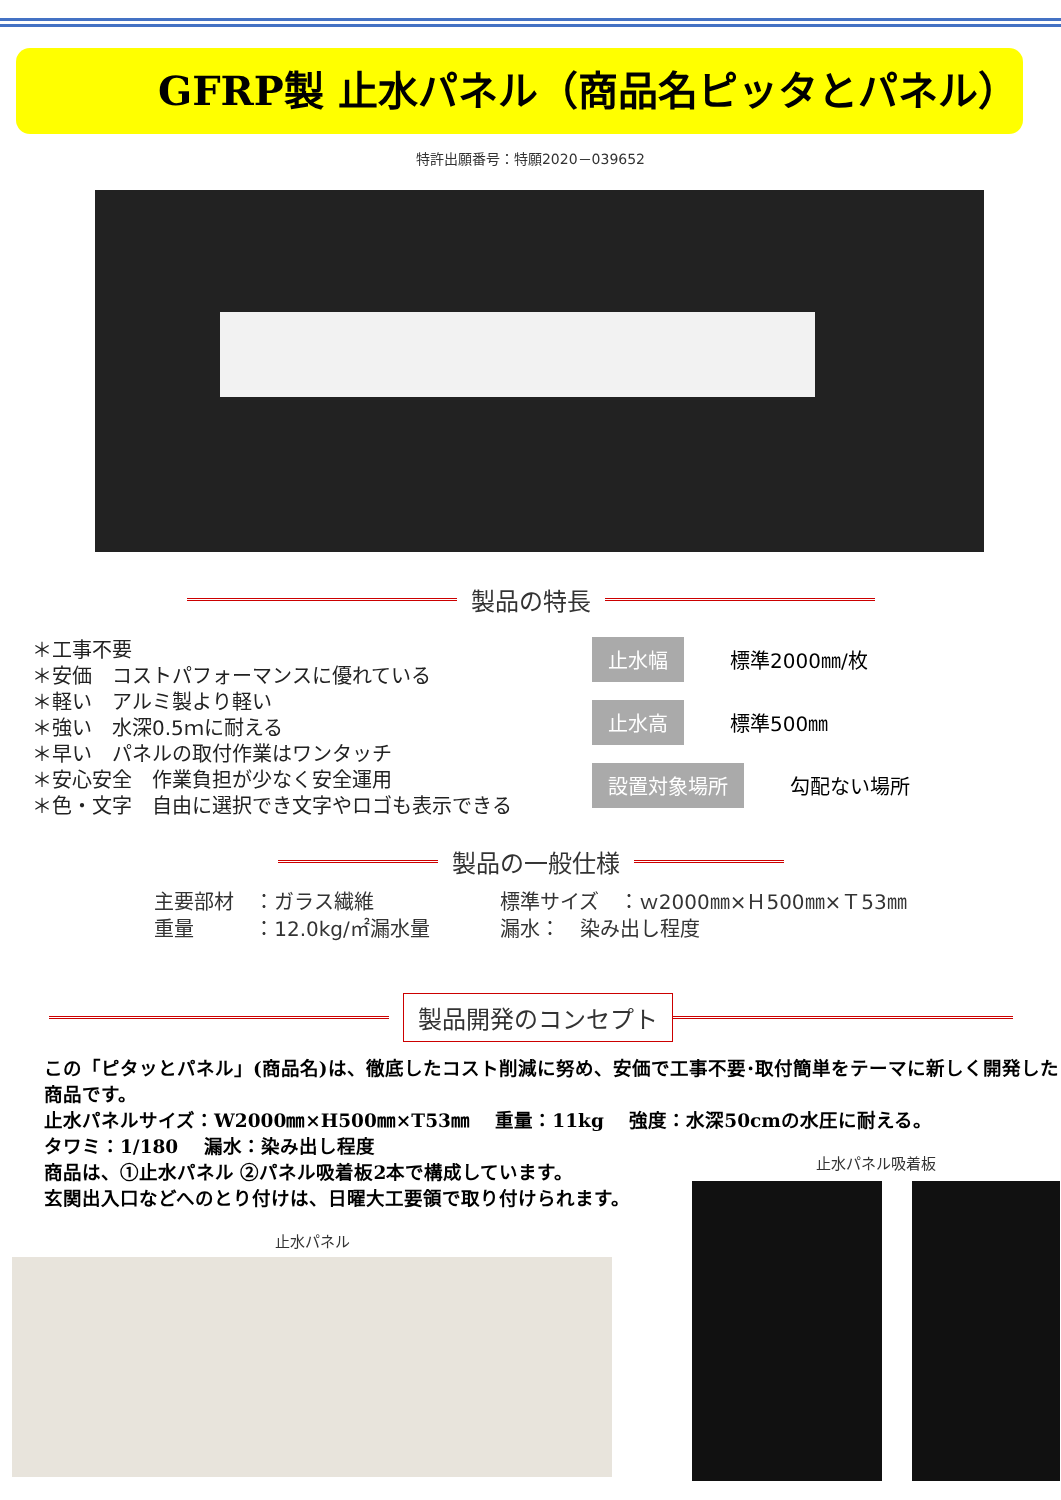GFRP製 止水パネル（商品名ピッタとパネル）
特許出願番号：特願2020－039652
製品の特長
＊工事不要
＊安価　コストパフォーマンスに優れている
＊軽い　アルミ製より軽い
＊強い　水深0.5ｍに耐える
＊早い　パネルの取付作業はワンタッチ
＊安心安全　作業負担が少なく安全運用
＊色・文字　自由に選択でき文字やロゴも表示できる
止水幅 標準2000㎜/枚
止水高 標準500㎜
設置対象場所 勾配ない場所
製品の一般仕様
主要部材　：ガラス繊維
重量　　　：12.0kg/㎡漏水量
標準サイズ　：ｗ2000㎜×Ｈ500㎜×Ｔ53㎜
漏水：　染み出し程度
製品開発のコンセプト
この「ピタッとパネル」(商品名)は、徹底したコスト削減に努め、安価で工事不要･取付簡単をテーマに新しく開発した商品です。
止水パネルサイズ：W2000㎜×H500㎜×T53㎜　 重量：11kg　 強度：水深50cmの水圧に耐える。
タワミ：1/180　 漏水：染み出し程度
商品は、①止水パネル ②パネル吸着板2本で構成しています。
玄関出入口などへのとり付けは、日曜大工要領で取り付けられます。
止水パネル
止水パネル吸着板